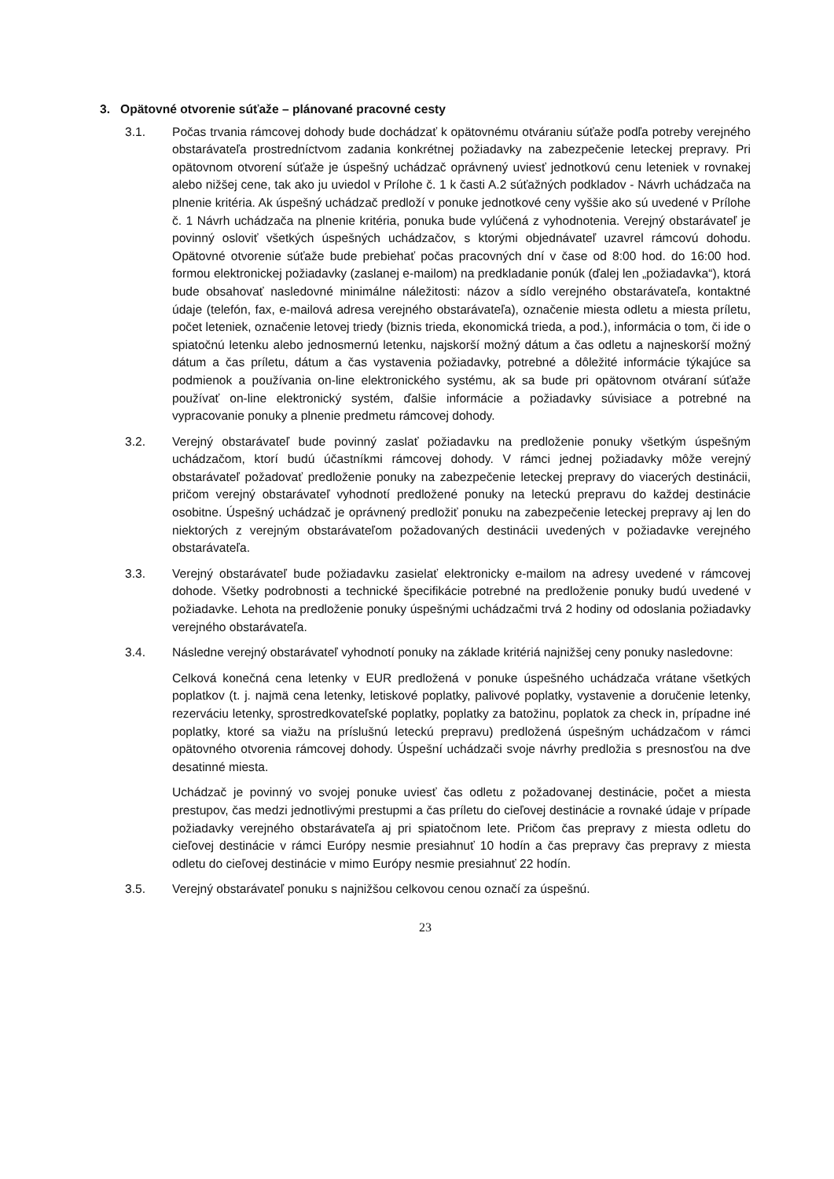3. Opätovné otvorenie súťaže – plánované pracovné cesty
3.1. Počas trvania rámcovej dohody bude dochádzať k opätovnému otváraniu súťaže podľa potreby verejného obstarávateľa prostredníctvom zadania konkrétnej požiadavky na zabezpečenie leteckej prepravy. Pri opätovnom otvorení súťaže je úspešný uchádzač oprávnený uviesť jednotkovú cenu leteniek v rovnakej alebo nižšej cene, tak ako ju uviedol v Prílohe č. 1 k časti A.2 súťažných podkladov - Návrh uchádzača na plnenie kritéria. Ak úspešný uchádzač predloží v ponuke jednotkové ceny vyššie ako sú uvedené v Prílohe č. 1 Návrh uchádzača na plnenie kritéria, ponuka bude vylúčená z vyhodnotenia. Verejný obstarávateľ je povinný osloviť všetkých úspešných uchádzačov, s ktorými objednávateľ uzavrel rámcovú dohodu. Opätovné otvorenie súťaže bude prebiehať počas pracovných dní v čase od 8:00 hod. do 16:00 hod. formou elektronickej požiadavky (zaslanej e-mailom) na predkladanie ponúk (ďalej len „požiadavka“), ktorá bude obsahovať nasledovné minimálne náležitosti: názov a sídlo verejného obstarávateľa, kontaktné údaje (telefón, fax, e-mailová adresa verejného obstarávateľa), označenie miesta odletu a miesta príletu, počet leteniek, označenie letovej triedy (biznis trieda, ekonomická trieda, a pod.), informácia o tom, či ide o spiatočnú letenku alebo jednosmernú letenku, najskorší možný dátum a čas odletu a najneskorší možný dátum a čas príletu, dátum a čas vystavenia požiadavky, potrebné a dôležité informácie týkajúce sa podmienok a používania on-line elektronického systému, ak sa bude pri opätovnom otváraní súťaže používať on-line elektronický systém, ďalšie informácie a požiadavky súvisiace a potrebné na vypracovanie ponuky a plnenie predmetu rámcovej dohody.
3.2. Verejný obstarávateľ bude povinný zaslať požiadavku na predloženie ponuky všetkým úspešným uchádzačom, ktorí budú účastníkmi rámcovej dohody. V rámci jednej požiadavky môže verejný obstarávateľ požadovať predloženie ponuky na zabezpečenie leteckej prepravy do viacerých destinácii, pričom verejný obstarávateľ vyhodnotí predložené ponuky na leteckú prepravu do každej destinácie osobitne. Úspešný uchádzač je oprávnený predložiť ponuku na zabezpečenie leteckej prepravy aj len do niektorých z verejným obstarávateľom požadovaných destinácii uvedených v požiadavke verejného obstarávateľa.
3.3. Verejný obstarávateľ bude požiadavku zasielať elektronicky e-mailom na adresy uvedené v rámcovej dohode. Všetky podrobnosti a technické špecifikácie potrebné na predloženie ponuky budú uvedené v požiadavke. Lehota na predloženie ponuky úspešnými uchádzačmi trvá 2 hodiny od odoslania požiadavky verejného obstarávateľa.
3.4. Následne verejný obstarávateľ vyhodnotí ponuky na základe kritériá najnižšej ceny ponuky nasledovne:
Celková konečná cena letenky v EUR predložená v ponuke úspešného uchádzača vrátane všetkých poplatkov (t. j. najmä cena letenky, letiskové poplatky, palivové poplatky, vystavenie a doručenie letenky, rezerváciu letenky, sprostredkovateľské poplatky, poplatky za batožinu, poplatok za check in, prípadne iné poplatky, ktoré sa viažu na príslušnú leteckú prepravu) predložená úspešným uchádzačom v rámci opätovného otvorenia rámcovej dohody. Úspešní uchádzači svoje návrhy predložia s presnosťou na dve desatinné miesta.
Uchádzač je povinný vo svojej ponuke uviesť čas odletu z požadovanej destinácie, počet a miesta prestupov, čas medzi jednotlivými prestupmi a čas príletu do cieľovej destinácie a rovnaké údaje v prípade požiadavky verejného obstarávateľa aj pri spiatočnom lete. Pričom čas prepravy z miesta odletu do cieľovej destinácie v rámci Európy nesmie presiahnuť 10 hodín a čas prepravy čas prepravy z miesta odletu do cieľovej destinácie v mimo Európy nesmie presiahnuť 22 hodín.
3.5. Verejný obstarávateľ ponuku s najnižšou celkovou cenou označí za úspešnú.
23